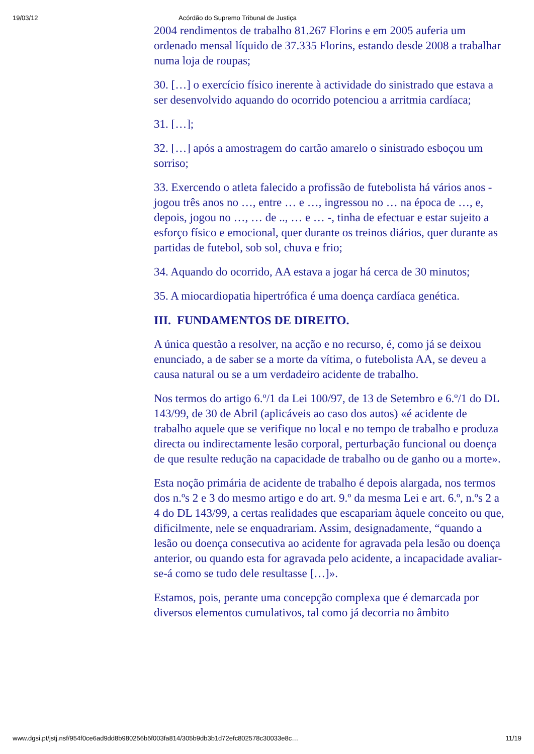19/03/12 Acórdão do Supremo Tribunal de Justiça
2004 rendimentos de trabalho 81.267 Florins e em 2005 auferia um ordenado mensal líquido de 37.335 Florins, estando desde 2008 a trabalhar numa loja de roupas;
30. […] o exercício físico inerente à actividade do sinistrado que estava a ser desenvolvido aquando do ocorrido potenciou a arritmia cardíaca;
31. […];
32. […] após a amostragem do cartão amarelo o sinistrado esboçou um sorriso;
33. Exercendo o atleta falecido a profissão de futebolista há vários anos - jogou três anos no …, entre … e …, ingressou no … na época de …, e, depois, jogou no …, … de .., … e … -, tinha de efectuar e estar sujeito a esforço físico e emocional, quer durante os treinos diários, quer durante as partidas de futebol, sob sol, chuva e frio;
34. Aquando do ocorrido, AA estava a jogar há cerca de 30 minutos;
35. A miocardiopatia hipertrófica é uma doença cardíaca genética.
III. FUNDAMENTOS DE DIREITO.
A única questão a resolver, na acção e no recurso, é, como já se deixou enunciado, a de saber se a morte da vítima, o futebolista AA, se deveu a causa natural ou se a um verdadeiro acidente de trabalho.
Nos termos do artigo 6.º/1 da Lei 100/97, de 13 de Setembro e 6.º/1 do DL 143/99, de 30 de Abril (aplicáveis ao caso dos autos) «é acidente de trabalho aquele que se verifique no local e no tempo de trabalho e produza directa ou indirectamente lesão corporal, perturbação funcional ou doença de que resulte redução na capacidade de trabalho ou de ganho ou a morte».
Esta noção primária de acidente de trabalho é depois alargada, nos termos dos n.ºs 2 e 3 do mesmo artigo e do art. 9.º da mesma Lei e art. 6.º, n.ºs 2 a 4 do DL 143/99, a certas realidades que escapariam àquele conceito ou que, dificilmente, nele se enquadrariam. Assim, designadamente, “quando a lesão ou doença consecutiva ao acidente for agravada pela lesão ou doença anterior, ou quando esta for agravada pelo acidente, a incapacidade avaliar-se-á como se tudo dele resultasse […]».
Estamos, pois, perante uma concepção complexa que é demarcada por diversos elementos cumulativos, tal como já decorria no âmbito
www.dgsi.pt/jstj.nsf/954f0ce6ad9dd8b980256b5f003fa814/305b9db3b1d72efc802578c30033e8c… 11/19